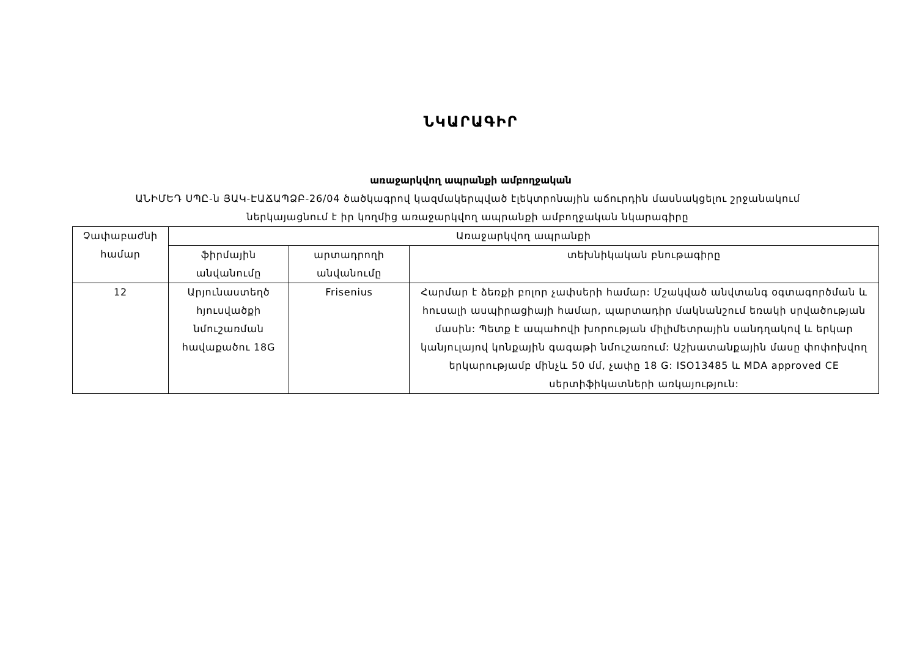ՆԿԱՐԱԳԻՐ
առաջարկվող ապրանքի ամբողջական
ԱՆԻՄԵԴ ՍՊԸ-ն ՅԱԿ-ԷԱՃԱՊՁԲ-26/04 ծածկագրով կազմակերպված էլեկտրոնային աճուրդին մասնակցելու շրջանակում
ներկայացնում է իր կողմից առաջարկվող ապրանքի ամբողջական նկարագիրը
| Չափաբաժնի համար | Առաջարկվող ապրանքի | | |
| --- | --- | --- | --- |
| | ֆիրմային անվանումը | արտադրողի անվանումը | տեխնիկական բնութագիրը |
| 12 | Արյունաստեղծ հյուսվածքի նմուշառման հավաքածու 18G | Frisenius | Հարմար է ձեռքի բոլոր չափսերի համար: Մշակված անվտանգ օգտագործման և հուսալի ասպիրացիայի համար, պարտադիր մակնանշում եռակի սրվածության մասին: Պետք է ապահովի խորության միլիմետրային սանդղակով և երկար կանյուլայով կոնքային գագաթի նմուշառում: Աշխատանքային մասը փոփոխվող երկարությամբ մինչև 50 մմ, չափը 18 G: ISO13485 և MDA approved CE սերտիֆիկատների առկայություն: |